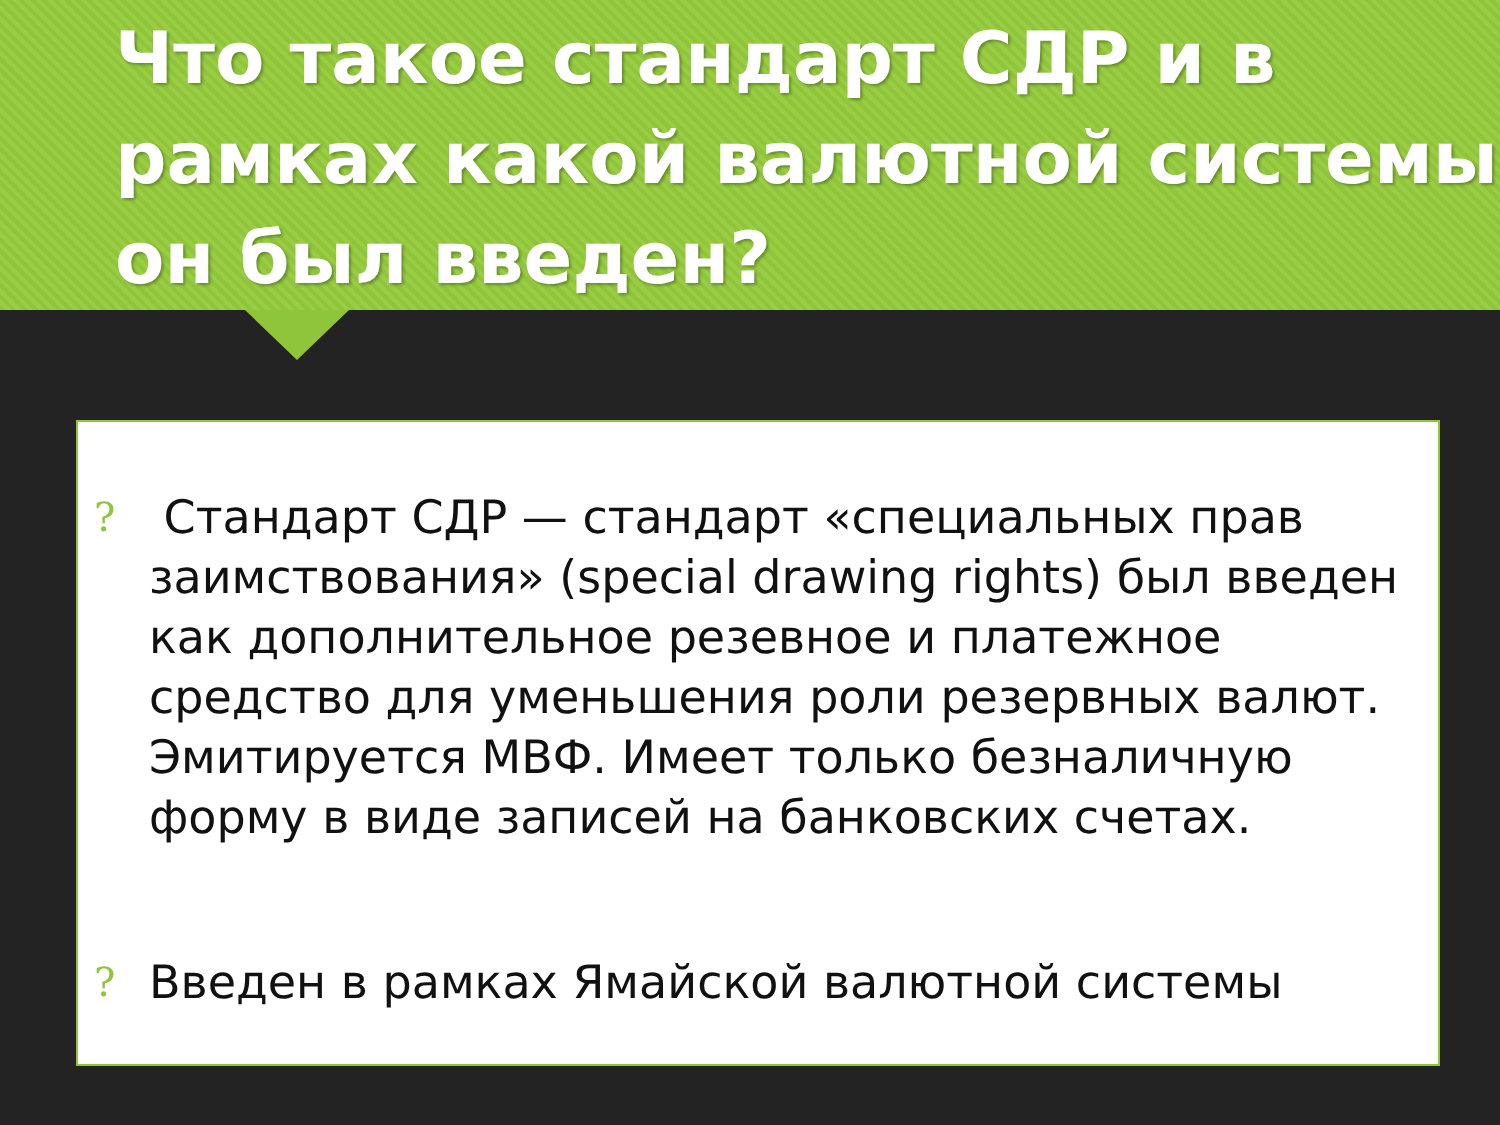Что такое стандарт СДР и в рамках какой валютной системы он был введен?
? Стандарт СДР — стандарт «специальных прав заимствования» (special drawing rights) был введен как дополнительное резевное и платежное средство для уменьшения роли резервных валют. Эмитируется МВФ. Имеет только безналичную форму в виде записей на банковских счетах.
? Введен в рамках Ямайской валютной системы